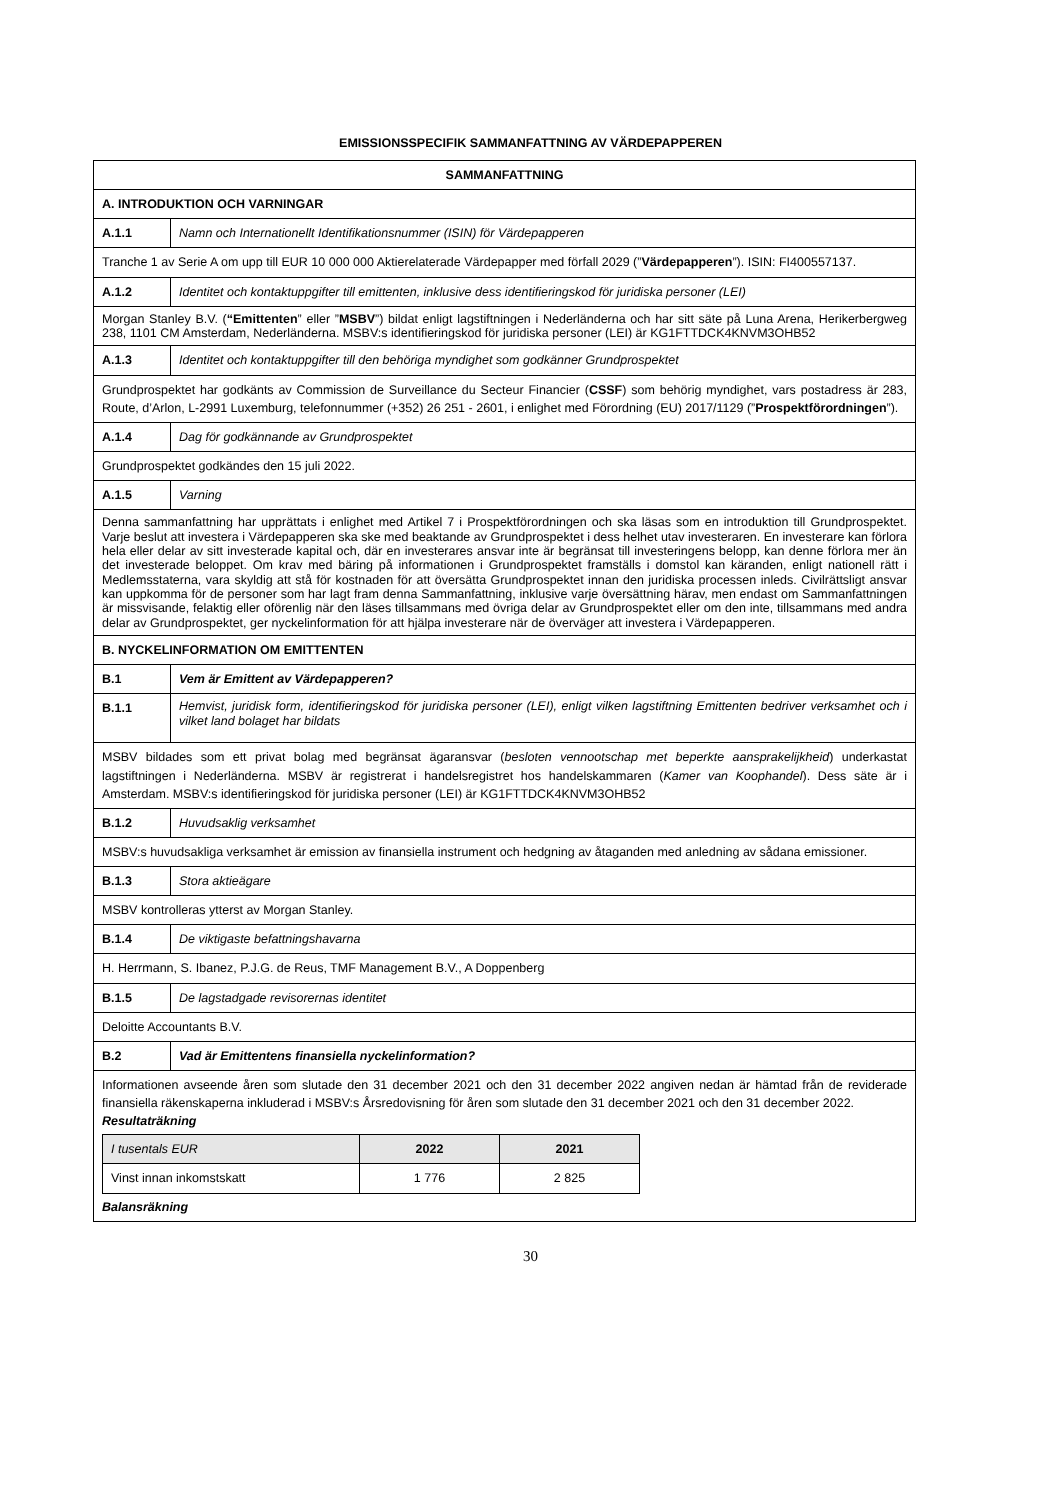EMISSIONSSPECIFIK SAMMANFATTNING AV VÄRDEPAPPEREN
| SAMMANFATTNING | |
| A. INTRODUKTION OCH VARNINGAR | |
| A.1.1 | Namn och Internationellt Identifikationsnummer (ISIN) för Värdepapperen |
| Tranche 1 av Serie A om upp till EUR 10 000 000 Aktierelaterade Värdepapper med förfall 2029 (” Värdepapperen ”). ISIN: FI400557137. | |
| A.1.2 | Identitet och kontaktuppgifter till emittenten, inklusive dess identifieringskod för juridiska personer (LEI) |
| Morgan Stanley B.V. ( “Emittenten ” eller ” MSBV ”) bildat enligt lagstiftningen i Nederländerna och har sitt säte på Luna Arena, Herikerbergweg 238, 1101 CM Amsterdam, Nederländerna. MSBV:s identifieringskod för juridiska personer (LEI) är KG1FTTDCK4KNVM3OHB52 | |
| A.1.3 | Identitet och kontaktuppgifter till den behöriga myndighet som godkänner Grundprospektet |
| Grundprospektet har godkänts av Commission de Surveillance du Secteur Financier ( CSSF ) som behörig myndighet, vars postadress är 283, Route, d’Arlon, L-2991 Luxemburg, telefonnummer (+352) 26 251 - 2601, i enlighet med Förordning (EU) 2017/1129 (” Prospektförordningen ”). | |
| A.1.4 | Dag för godkännande av Grundprospektet |
| Grundprospektet godkändes den 15 juli 2022. | |
| A.1.5 | Varning |
| Denna sammanfattning har upprättats i enlighet med Artikel 7 i Prospektförordningen och ska läsas som en introduktion till Grundprospektet. Varje beslut att investera i Värdepapperen ska ske med beaktande av Grundprospektet i dess helhet utav investeraren. En investerare kan förlora hela eller delar av sitt investerade kapital och, där en investerares ansvar inte är begränsat till investeringens belopp, kan denne förlora mer än det investerade beloppet. Om krav med bäring på informationen i Grundprospektet framställs i domstol kan käranden, enligt nationell rätt i Medlemsstaterna, vara skyldig att stå för kostnaden för att översätta Grundprospektet innan den juridiska processen inleds. Civilrättsligt ansvar kan uppkomma för de personer som har lagt fram denna Sammanfattning, inklusive varje översättning härav, men endast om Sammanfattningen är missvisande, felaktig eller oförenlig när den läses tillsammans med övriga delar av Grundprospektet eller om den inte, tillsammans med andra delar av Grundprospektet, ger nyckelinformation för att hjälpa investerare när de överväger att investera i Värdepapperen. | |
| B. NYCKELINFORMATION OM EMITTENTEN | |
| B.1 | Vem är Emittent av Värdepapperen? |
| B.1.1 | Hemvist, juridisk form, identifieringskod för juridiska personer (LEI), enligt vilken lagstiftning Emittenten bedriver verksamhet och i vilket land bolaget har bildats |
| MSBV bildades som ett privat bolag med begränsat ägaransvar ( besloten vennootschap met beperkte aansprakelijkheid ) underkastat lagstiftningen i Nederländerna. MSBV är registrerat i handelsregistret hos handelskammaren ( Kamer van Koophandel ). Dess säte är i Amsterdam. MSBV:s identifieringskod för juridiska personer (LEI) är KG1FTTDCK4KNVM3OHB52 | |
| B.1.2 | Huvudsaklig verksamhet |
| MSBV:s huvudsakliga verksamhet är emission av finansiella instrument och hedgning av åtaganden med anledning av sådana emissioner. | |
| B.1.3 | Stora aktieägare |
| MSBV kontrolleras ytterst av Morgan Stanley. | |
| B.1.4 | De viktigaste befattningshavarna |
| H. Herrmann, S. Ibanez, P.J.G. de Reus, TMF Management B.V., A Doppenberg | |
| B.1.5 | De lagstadgade revisorernas identitet |
| Deloitte Accountants B.V. | |
| B.2 | Vad är Emittentens finansiella nyckelinformation? |
| Informationen avseende åren som slutade den 31 december 2021 och den 31 december 2022 angiven nedan är hämtad från de reviderade finansiella räkenskaperna inkluderad i MSBV:s Årsredovisning för åren som slutade den 31 december 2021 och den 31 december 2022. Resultaträkning / I tusentals EUR / 2022 / 2021 / / Vinst innan inkomstskatt / 1 776 / 2 825 / Balansräkning | |
30